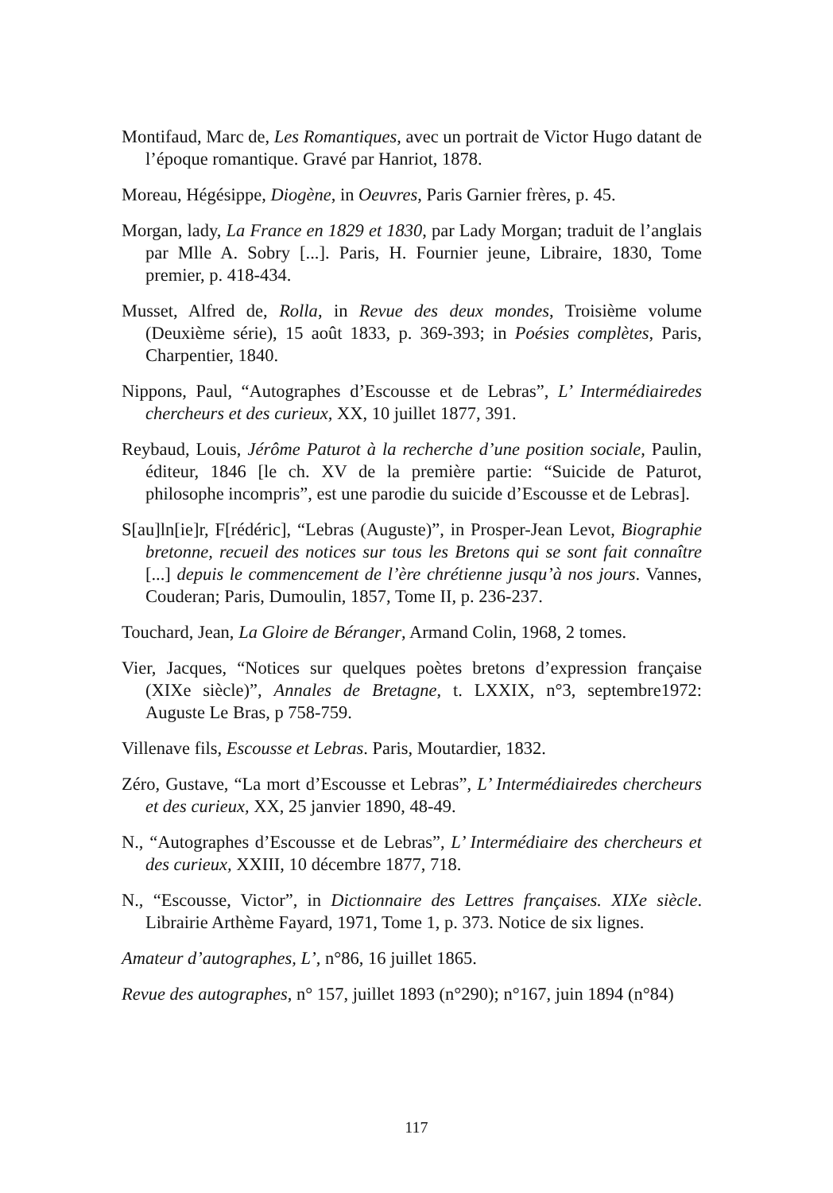Montifaud, Marc de, Les Romantiques, avec un portrait de Victor Hugo datant de l’époque romantique. Gravé par Hanriot, 1878.
Moreau, Hégésippe, Diogène, in Oeuvres, Paris Garnier frères, p. 45.
Morgan, lady, La France en 1829 et 1830, par Lady Morgan; traduit de l’anglais par Mlle A. Sobry [...]. Paris, H. Fournier jeune, Libraire, 1830, Tome premier, p. 418-434.
Musset, Alfred de, Rolla, in Revue des deux mondes, Troisième volume (Deuxième série), 15 août 1833, p. 369-393; in Poésies complètes, Paris, Charpentier, 1840.
Nippons, Paul, “Autographes d’Escousse et de Lebras”, L’ Intermédiairedes chercheurs et des curieux, XX, 10 juillet 1877, 391.
Reybaud, Louis, Jérôme Paturot à la recherche d’une position sociale, Paulin, éditeur, 1846 [le ch. XV de la première partie: “Suicide de Paturot, philosophe incompris”, est une parodie du suicide d’Escousse et de Lebras].
S[au]ln[ie]r, F[rédéric], “Lebras (Auguste)”, in Prosper-Jean Levot, Biographie bretonne, recueil des notices sur tous les Bretons qui se sont fait connaître [...] depuis le commencement de l’ère chrétienne jusqu’à nos jours. Vannes, Couderan; Paris, Dumoulin, 1857, Tome II, p. 236-237.
Touchard, Jean, La Gloire de Béranger, Armand Colin, 1968, 2 tomes.
Vier, Jacques, “Notices sur quelques poètes bretons d’expression française (XIXe siècle)”, Annales de Bretagne, t. LXXIX, n°3, septembre1972: Auguste Le Bras, p 758-759.
Villenave fils, Escousse et Lebras. Paris, Moutardier, 1832.
Zéro, Gustave, “La mort d’Escousse et Lebras”, L’ Intermédiairedes chercheurs et des curieux, XX, 25 janvier 1890, 48-49.
N., “Autographes d’Escousse et de Lebras”, L’ Intermédiaire des chercheurs et des curieux, XXIII, 10 décembre 1877, 718.
N., “Escousse, Victor”, in Dictionnaire des Lettres françaises. XIXe siècle. Librairie Arthème Fayard, 1971, Tome 1, p. 373. Notice de six lignes.
Amateur d’autographes, L’, n°86, 16 juillet 1865.
Revue des autographes, n° 157, juillet 1893 (n°290); n°167, juin 1894 (n°84)
117